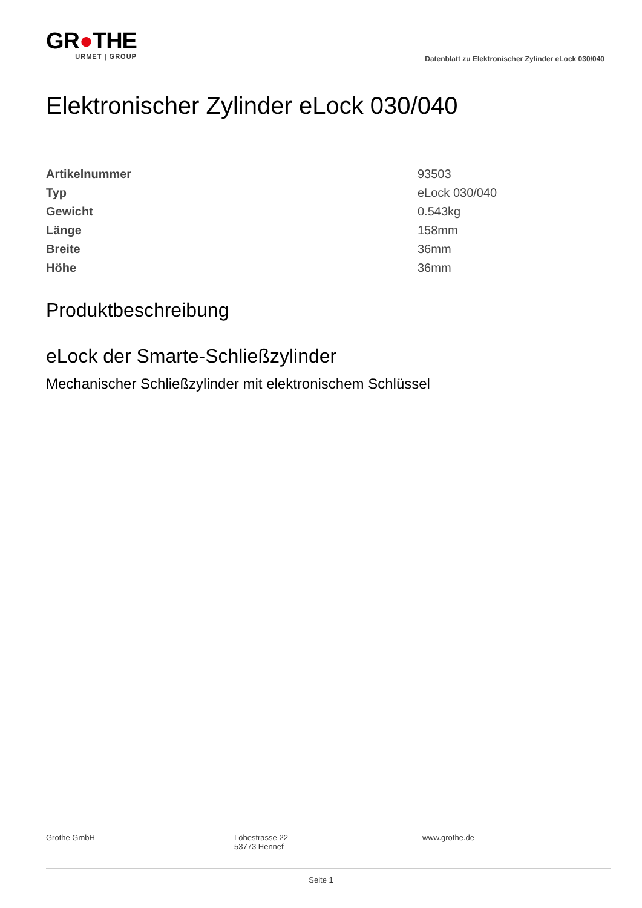GR●THE
URMET | GROUP
Datenblatt zu Elektronischer Zylinder eLock 030/040
Elektronischer Zylinder eLock 030/040
| Artikelnummer | 93503 |
| Typ | eLock 030/040 |
| Gewicht | 0.543kg |
| Länge | 158mm |
| Breite | 36mm |
| Höhe | 36mm |
Produktbeschreibung
eLock der Smarte-Schließzylinder
Mechanischer Schließzylinder mit elektronischem Schlüssel
Grothe GmbH Löhestrasse 22
53773 Hennef
www.grothe.de
Seite 1